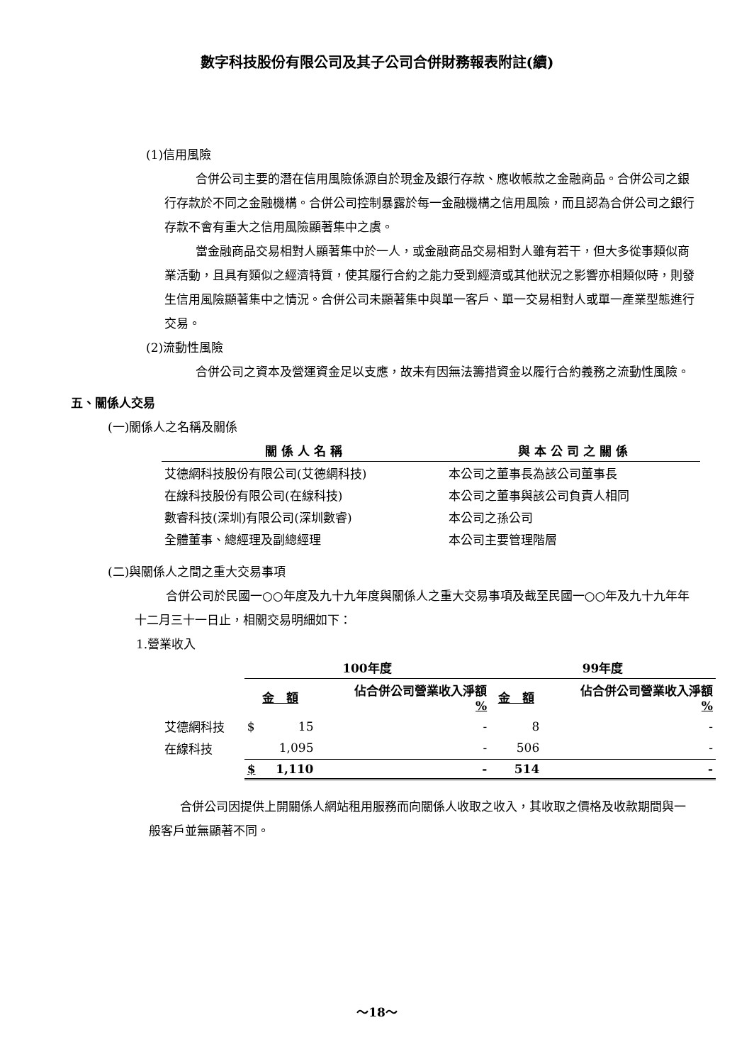數字科技股份有限公司及其子公司合併財務報表附註(續)
(1)信用風險
合併公司主要的潛在信用風險係源自於現金及銀行存款、應收帳款之金融商品。合併公司之銀行存款於不同之金融機構。合併公司控制暴露於每一金融機構之信用風險，而且認為合併公司之銀行存款不會有重大之信用風險顯著集中之虞。
當金融商品交易相對人顯著集中於一人，或金融商品交易相對人雖有若干，但大多從事類似商業活動，且具有類似之經濟特質，使其履行合約之能力受到經濟或其他狀況之影響亦相類似時，則發生信用風險顯著集中之情況。合併公司未顯著集中與單一客戶、單一交易相對人或單一產業型態進行交易。
(2)流動性風險
合併公司之資本及營運資金足以支應，故未有因無法籌措資金以履行合約義務之流動性風險。
五、關係人交易
(一)關係人之名稱及關係
| 關 係 人 名 稱 | 與 本 公 司 之 關 係 |
| --- | --- |
| 艾德網科技股份有限公司(艾德網科技) | 本公司之董事長為該公司董事長 |
| 在線科技股份有限公司(在線科技) | 本公司之董事與該公司負責人相同 |
| 數睿科技(深圳)有限公司(深圳數睿) | 本公司之孫公司 |
| 全體董事、總經理及副總經理 | 本公司主要管理階層 |
(二)與關係人之間之重大交易事項
合併公司於民國一○○年度及九十九年度與關係人之重大交易事項及截至民國一○○年及九十九年年十二月三十一日止，相關交易明細如下：
1.營業收入
| | 100年度 | | | 99年度 | |
| | 金 額 | | 佔合併公司營業收入淨額 % | 金 額 | 佔合併公司營業收入淨額 % |
| 艾德網科技 | $ | 15 | - | 8 | - |
| 在線科技 | | 1,095 | - | 506 | - |
| | $ | 1,110 | - | 514 | - |
合併公司因提供上開關係人網站租用服務而向關係人收取之收入，其收取之價格及收款期間與一般客戶並無顯著不同。
～18～